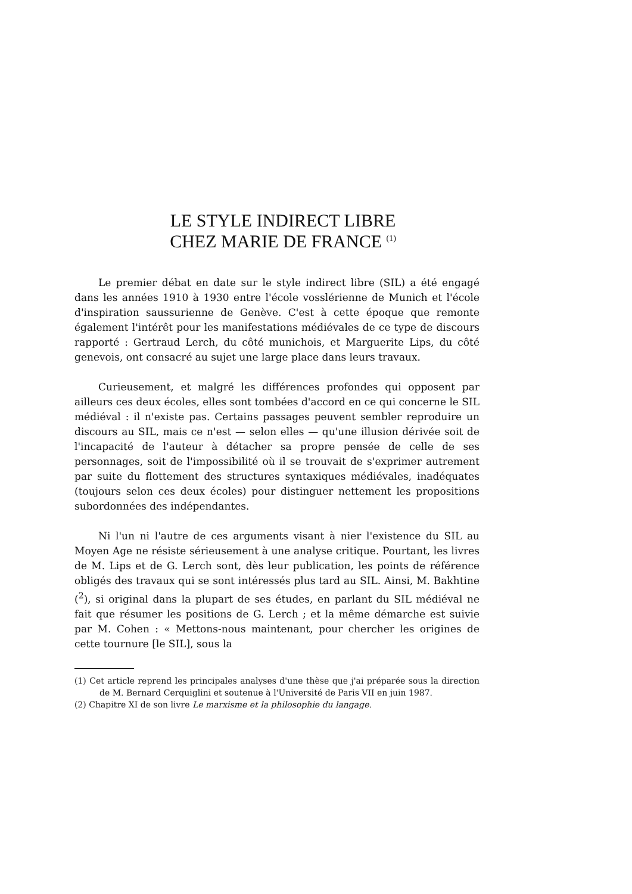LE STYLE INDIRECT LIBRE
CHEZ MARIE DE FRANCE <sup>(1)</sup>
Le premier débat en date sur le style indirect libre (SIL) a été engagé dans les années 1910 à 1930 entre l'école vosslérienne de Munich et l'école d'inspiration saussurienne de Genève. C'est à cette époque que remonte également l'intérêt pour les manifestations médiévales de ce type de discours rapporté : Gertraud Lerch, du côté munichois, et Marguerite Lips, du côté genevois, ont consacré au sujet une large place dans leurs travaux.
Curieusement, et malgré les différences profondes qui opposent par ailleurs ces deux écoles, elles sont tombées d'accord en ce qui concerne le SIL médiéval : il n'existe pas. Certains passages peuvent sembler reproduire un discours au SIL, mais ce n'est — selon elles — qu'une illusion dérivée soit de l'incapacité de l'auteur à détacher sa propre pensée de celle de ses personnages, soit de l'impossibilité où il se trouvait de s'exprimer autrement par suite du flottement des structures syntaxiques médiévales, inadéquates (toujours selon ces deux écoles) pour distinguer nettement les propositions subordonnées des indépendantes.
Ni l'un ni l'autre de ces arguments visant à nier l'existence du SIL au Moyen Age ne résiste sérieusement à une analyse critique. Pourtant, les livres de M. Lips et de G. Lerch sont, dès leur publication, les points de référence obligés des travaux qui se sont intéressés plus tard au SIL. Ainsi, M. Bakhtine (<sup>2</sup>), si original dans la plupart de ses études, en parlant du SIL médiéval ne fait que résumer les positions de G. Lerch ; et la même démarche est suivie par M. Cohen : « Mettons-nous maintenant, pour chercher les origines de cette tournure [le SIL], sous la
(1) Cet article reprend les principales analyses d'une thèse que j'ai préparée sous la direction de M. Bernard Cerquiglini et soutenue à l'Université de Paris VII en juin 1987.
(2) Chapitre XI de son livre Le marxisme et la philosophie du langage.